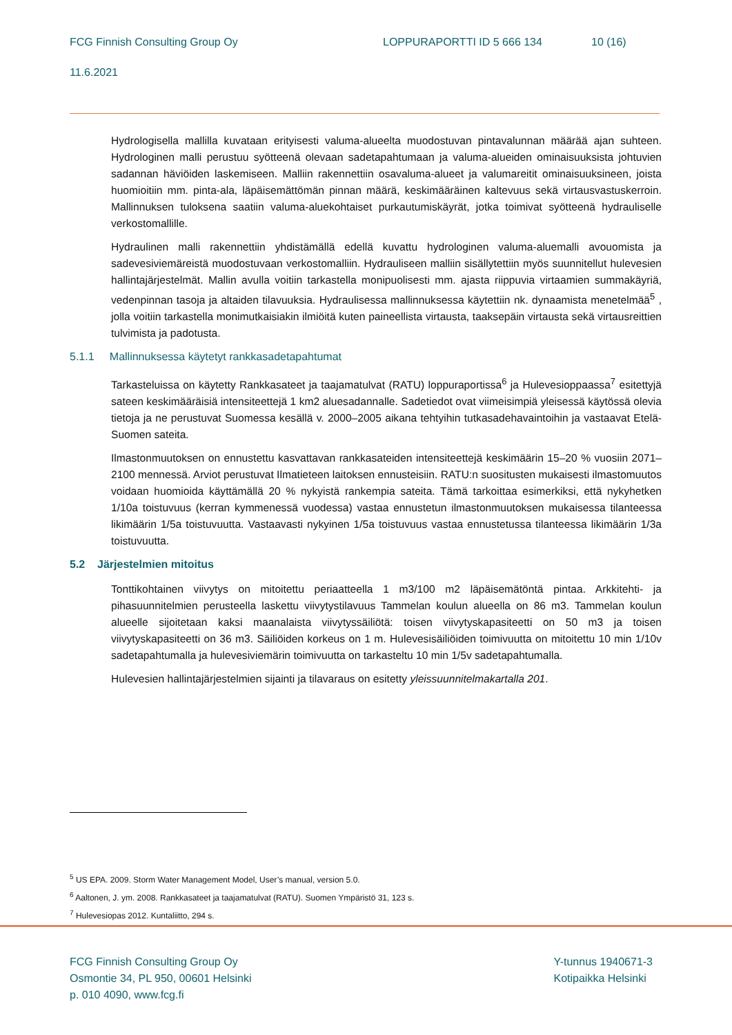FCG Finnish Consulting Group Oy LOPPURAPORTTI ID 5 666 134 10 (16)
11.6.2021
Hydrologisella mallilla kuvataan erityisesti valuma-alueelta muodostuvan pintavalunnan määrää ajan suhteen. Hydrologinen malli perustuu syötteenä olevaan sadetapahtumaan ja valuma-alueiden ominaisuuksista johtuvien sadannan häviöiden laskemiseen. Malliin rakennettiin osavaluma-alueet ja valumareitit ominaisuuksineen, joista huomioitiin mm. pinta-ala, läpäisemättömän pinnan määrä, keskimääräinen kaltevuus sekä virtausvastuskerroin. Mallinnuksen tuloksena saatiin valuma-aluekohtaiset purkautumiskäyrät, jotka toimivat syötteenä hydrauliselle verkostomallille.
Hydraulinen malli rakennettiin yhdistämällä edellä kuvattu hydrologinen valuma-aluemalli avouomista ja sadevesiviemäreistä muodostuvaan verkostomalliin. Hydrauliseen malliin sisällytettiin myös suunnitellut hulevesien hallintajärjestelmät. Mallin avulla voitiin tarkastella monipuolisesti mm. ajasta riippuvia virtaamien summakäyriä, vedenpinnan tasoja ja altaiden tilavuuksia. Hydraulisessa mallinnuksessa käytettiin nk. dynaamista menetelmää<sup>5</sup> , jolla voitiin tarkastella monimutkaisiakin ilmiöitä kuten paineellista virtausta, taaksepäin virtausta sekä virtausreittien tulvimista ja padotusta.
5.1.1 Mallinnuksessa käytetyt rankkasadetapahtumat
Tarkasteluissa on käytetty Rankkasateet ja taajamatulvat (RATU) loppuraportissa<sup>6</sup> ja Hulevesioppaassa<sup>7</sup> esitettyjä sateen keskimääräisiä intensiteettejä 1 km2 aluesadannalle. Sadetiedot ovat viimeisimpiä yleisessä käytössä olevia tietoja ja ne perustuvat Suomessa kesällä v. 2000–2005 aikana tehtyihin tutkasadehavaintoihin ja vastaavat Etelä-Suomen sateita.
Ilmastonmuutoksen on ennustettu kasvattavan rankkasateiden intensiteettejä keskimäärin 15–20 % vuosiin 2071–2100 mennessä. Arviot perustuvat Ilmatieteen laitoksen ennusteisiin. RATU:n suositusten mukaisesti ilmastomuutos voidaan huomioida käyttämällä 20 % nykyistä rankempia sateita. Tämä tarkoittaa esimerkiksi, että nykyhetken 1/10a toistuvuus (kerran kymmenessä vuodessa) vastaa ennustetun ilmastonmuutoksen mukaisessa tilanteessa likimäärin 1/5a toistuvuutta. Vastaavasti nykyinen 1/5a toistuvuus vastaa ennustetussa tilanteessa likimäärin 1/3a toistuvuutta.
5.2 Järjestelmien mitoitus
Tonttikohtainen viivytys on mitoitettu periaatteella 1 m3/100 m2 läpäisemätöntä pintaa. Arkkitehti- ja pihasuunnitelmien perusteella laskettu viivytystilavuus Tammelan koulun alueella on 86 m3. Tammelan koulun alueelle sijoitetaan kaksi maanalaista viivytyssäiliötä: toisen viivytyskapasiteetti on 50 m3 ja toisen viivytyskapasiteetti on 36 m3. Säiliöiden korkeus on 1 m. Hulevesisäiliöiden toimivuutta on mitoitettu 10 min 1/10v sadetapahtumalla ja hulevesiviemärin toimivuutta on tarkasteltu 10 min 1/5v sadetapahtumalla.
Hulevesien hallintajärjestelmien sijainti ja tilavaraus on esitetty yleissuunnitelmakartalla 201.
<sup>5</sup> US EPA. 2009. Storm Water Management Model, User’s manual, version 5.0.
<sup>6</sup> Aaltonen, J. ym. 2008. Rankkasateet ja taajamatulvat (RATU). Suomen Ympäristö 31, 123 s.
<sup>7</sup> Hulevesiopas 2012. Kuntaliitto, 294 s.
FCG Finnish Consulting Group Oy
Osmontie 34, PL 950, 00601 Helsinki
p. 010 4090, www.fcg.fi
Y-tunnus 1940671-3
Kotipaikka Helsinki